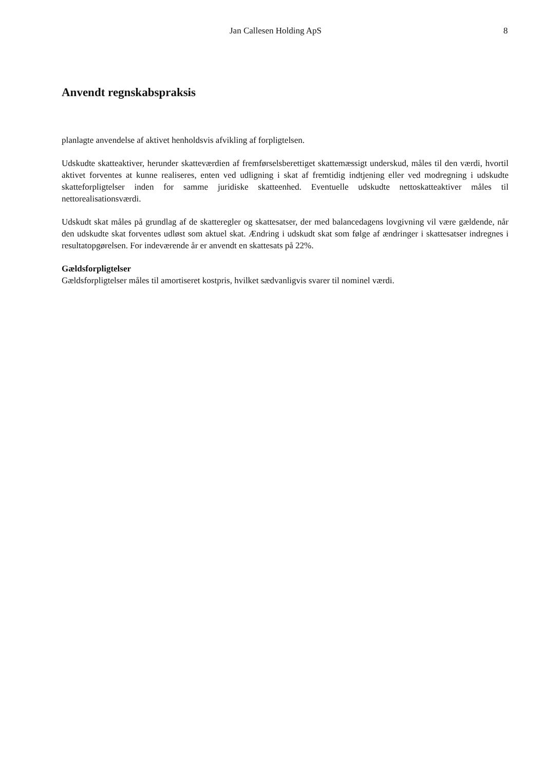Jan Callesen Holding ApS 8
Anvendt regnskabspraksis
planlagte anvendelse af aktivet henholdsvis afvikling af forpligtelsen.
Udskudte skatteaktiver, herunder skatteværdien af fremførselsberettiget skattemæssigt underskud, måles til den værdi, hvortil aktivet forventes at kunne realiseres, enten ved udligning i skat af fremtidig indtjening eller ved modregning i udskudte skatteforpligtelser inden for samme juridiske skatteenhed. Eventuelle udskudte nettoskatteaktiver måles til nettorealisationsværdi.
Udskudt skat måles på grundlag af de skatteregler og skattesatser, der med balancedagens lovgivning vil være gældende, når den udskudte skat forventes udløst som aktuel skat. Ændring i udskudt skat som følge af ændringer i skattesatser indregnes i resultatopgørelsen. For indeværende år er anvendt en skattesats på 22%.
Gældsforpligtelser
Gældsforpligtelser måles til amortiseret kostpris, hvilket sædvanligvis svarer til nominel værdi.